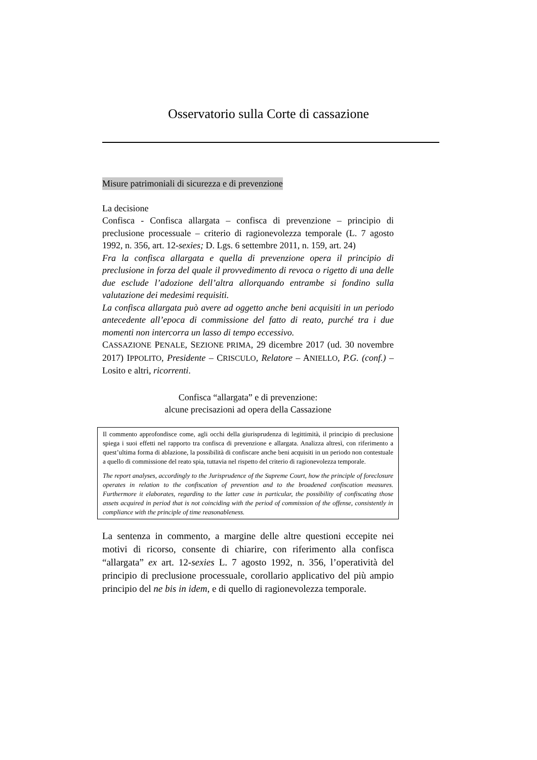Osservatorio sulla Corte di cassazione
Misure patrimoniali di sicurezza e di prevenzione
La decisione
Confisca - Confisca allargata – confisca di prevenzione – principio di preclusione processuale – criterio di ragionevolezza temporale (L. 7 agosto 1992, n. 356, art. 12-sexies; D. Lgs. 6 settembre 2011, n. 159, art. 24)
Fra la confisca allargata e quella di prevenzione opera il principio di preclusione in forza del quale il provvedimento di revoca o rigetto di una delle due esclude l’adozione dell’altra allorquando entrambe si fondino sulla valutazione dei medesimi requisiti.
La confisca allargata può avere ad oggetto anche beni acquisiti in un periodo antecedente all’epoca di commissione del fatto di reato, purché tra i due momenti non intercorra un lasso di tempo eccessivo.
CASSAZIONE PENALE, SEZIONE PRIMA, 29 dicembre 2017 (ud. 30 novembre 2017) IPPOLITO, Presidente – CRISCULO, Relatore – ANIELLO, P.G. (conf.) – Losito e altri, ricorrenti.
Confisca “allargata” e di prevenzione:
alcune precisazioni ad opera della Cassazione
Il commento approfondisce come, agli occhi della giurisprudenza di legittimità, il principio di preclusione spiega i suoi effetti nel rapporto tra confisca di prevenzione e allargata. Analizza altresì, con riferimento a quest’ultima forma di ablazione, la possibilità di confiscare anche beni acquisiti in un periodo non contestuale a quello di commissione del reato spia, tuttavia nel rispetto del criterio di ragionevolezza temporale.
The report analyses, accordingly to the Jurisprudence of the Supreme Court, how the principle of foreclosure operates in relation to the confiscation of prevention and to the broadened confiscation measures. Furthermore it elaborates, regarding to the latter case in particular, the possibility of confiscating those assets acquired in period that is not coinciding with the period of commission of the offense, consistently in compliance with the principle of time reasonableness.
La sentenza in commento, a margine delle altre questioni eccepite nei motivi di ricorso, consente di chiarire, con riferimento alla confisca “allargata” ex art. 12-sexies L. 7 agosto 1992, n. 356, l’operatività del principio di preclusione processuale, corollario applicativo del più ampio principio del ne bis in idem, e di quello di ragionevolezza temporale.